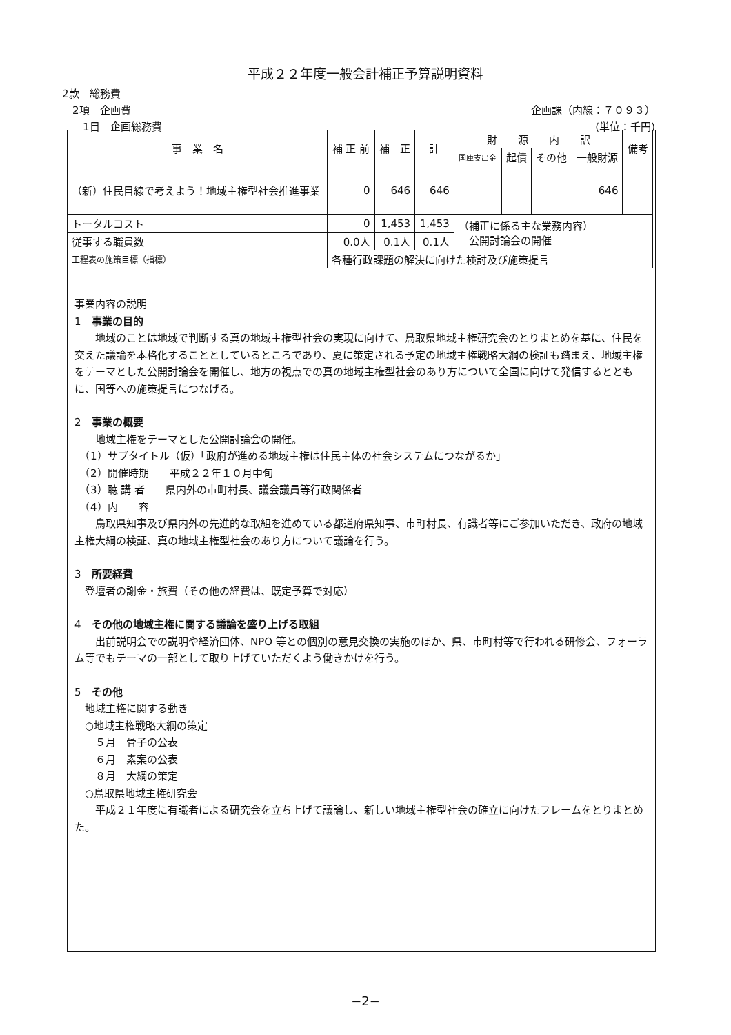平成２２年度一般会計補正予算説明資料
2款　総務費
　2項　企画費 企画課（内線：７０９３）
　　1目　企画総務費 (単位：千円)
| 事 業 名 | 補 正 前 | 補 正 | 計 | 財 源 内 訳 | | | | 備考 |
| --- | --- | --- | --- | --- | --- | --- | --- | --- |
| | | | | 国庫支出金 | 起債 | その他 | 一般財源 | |
| （新）住民目線で考えよう！地域主権型社会推進事業 | 0 | 646 | 646 | | | | 646 | |
| トータルコスト | 0 | 1,453 | 1,453 | （補正に係る主な業務内容） 公開討論会の開催 | | | | |
| 従事する職員数 | 0.0人 | 0.1人 | 0.1人 | | | | | |
| 工程表の施策目標（指標） | 各種行政課題の解決に向けた検討及び施策提言 | | | | | | | |
事業内容の説明
1　事業の目的
　　地域のことは地域で判断する真の地域主権型社会の実現に向けて、鳥取県地域主権研究会のとりまとめを基に、住民を交えた議論を本格化することとしているところであり、夏に策定される予定の地域主権戦略大綱の検証も踏まえ、地域主権をテーマとした公開討論会を開催し、地方の視点での真の地域主権型社会のあり方について全国に向けて発信するとともに、国等への施策提言につなげる。
2　事業の概要
　　地域主権をテーマとした公開討論会の開催。
　（1）サブタイトル（仮）「政府が進める地域主権は住民主体の社会システムにつながるか」
　（2）開催時期　　平成２２年１０月中旬
　（3）聴 講 者　　県内外の市町村長、議会議員等行政関係者
　（4）内　　容
　　鳥取県知事及び県内外の先進的な取組を進めている都道府県知事、市町村長、有識者等にご参加いただき、政府の地域主権大綱の検証、真の地域主権型社会のあり方について議論を行う。
3　所要経費
　登壇者の謝金・旅費（その他の経費は、既定予算で対応）
4　その他の地域主権に関する議論を盛り上げる取組
　　出前説明会での説明や経済団体、NPO 等との個別の意見交換の実施のほか、県、市町村等で行われる研修会、フォーラム等でもテーマの一部として取り上げていただくよう働きかけを行う。
5　その他
　地域主権に関する動き
　○地域主権戦略大綱の策定
　　５月　骨子の公表
　　６月　素案の公表
　　８月　大綱の策定
　○鳥取県地域主権研究会
　　平成２１年度に有識者による研究会を立ち上げて議論し、新しい地域主権型社会の確立に向けたフレームをとりまとめた。
−2−